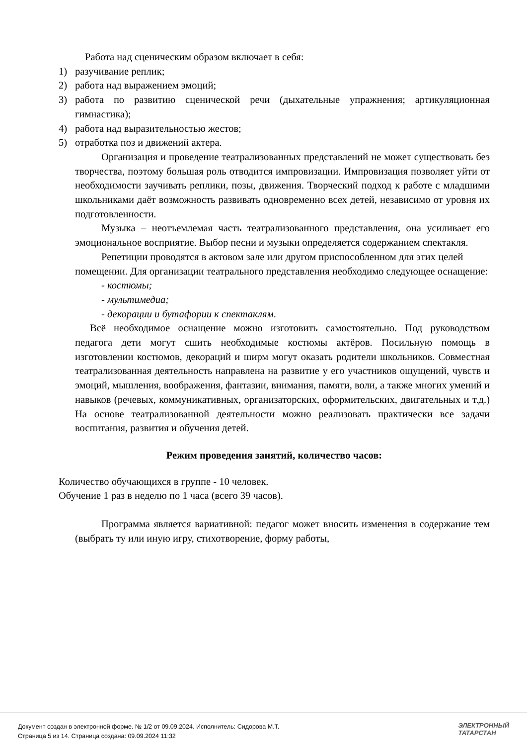Работа над сценическим образом включает в себя:
1) разучивание реплик;
2) работа над выражением эмоций;
3) работа по развитию сценической речи (дыхательные упражнения; артикуляционная гимнастика);
4) работа над выразительностью жестов;
5) отработка поз и движений актера.
Организация и проведение театрализованных представлений не может существовать без творчества, поэтому большая роль отводится импровизации. Импровизация позволяет уйти от необходимости заучивать реплики, позы, движения. Творческий подход к работе с младшими школьниками даёт возможность развивать одновременно всех детей, независимо от уровня их подготовленности.
Музыка – неотъемлемая часть театрализованного представления, она усиливает его эмоциональное восприятие. Выбор песни и музыки определяется содержанием спектакля.
Репетиции проводятся в актовом зале или другом приспособленном для этих целей помещении. Для организации театрального представления необходимо следующее оснащение:
- костюмы;
- мультимедиа;
- декорации и бутафории к спектаклям.
Всё необходимое оснащение можно изготовить самостоятельно. Под руководством педагога дети могут сшить необходимые костюмы актёров. Посильную помощь в изготовлении костюмов, декораций и ширм могут оказать родители школьников. Совместная театрализованная деятельность направлена на развитие у его участников ощущений, чувств и эмоций, мышления, воображения, фантазии, внимания, памяти, воли, а также многих умений и навыков (речевых, коммуникативных, организаторских, оформительских, двигательных и т.д.) На основе театрализованной деятельности можно реализовать практически все задачи воспитания, развития и обучения детей.
Режим проведения занятий, количество часов:
Количество обучающихся в группе - 10 человек.
Обучение 1 раз в неделю по 1 часа (всего 39 часов).
Программа является вариативной: педагог может вносить изменения в содержание тем (выбрать ту или иную игру, стихотворение, форму работы,
Документ создан в электронной форме. № 1/2 от 09.09.2024. Исполнитель: Сидорова М.Т.
Страница 5 из 14. Страница создана: 09.09.2024 11:32
ЭЛЕКТРОННЫЙ
ТАТАРСТАН